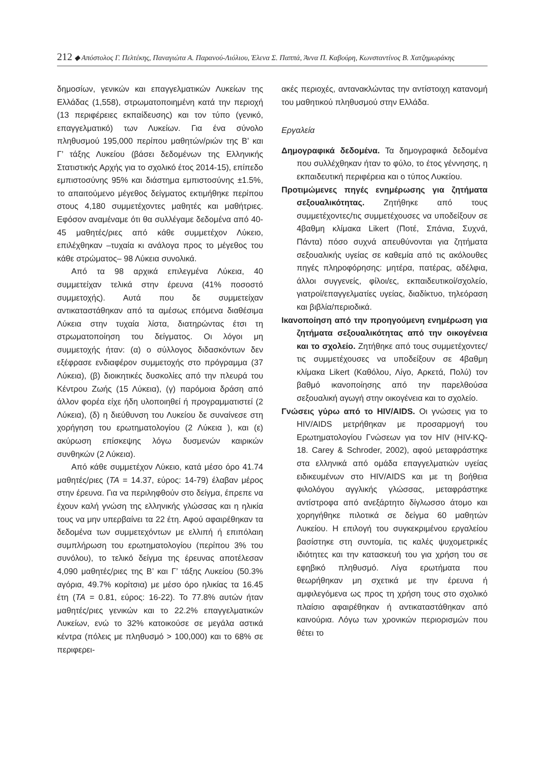212 ◆ Απόστολος Γ. Πελτέκης, Παναγιώτα Α. Παρανού-Λιόλιου, Έλενα Σ. Παππά, Άννα Π. Καβούρη, Κωνσταντίνος Β. Χατζημωράκης
δημοσίων, γενικών και επαγγελματικών Λυκείων της Ελλάδας (1,558), στρωματοποιημένη κατά την περιοχή (13 περιφέρειες εκπαίδευσης) και τον τύπο (γενικό, επαγγελματικό) των Λυκείων. Για ένα σύνολο πληθυσμού 195,000 περίπου μαθητών/ριών της Β’ και Γ’ τάξης Λυκείου (βάσει δεδομένων της Ελληνικής Στατιστικής Αρχής για το σχολικό έτος 2014-15), επίπεδο εμπιστοσύνης 95% και διάστημα εμπιστοσύνης ±1.5%, το απαιτούμενο μέγεθος δείγματος εκτιμήθηκε περίπου στους 4,180 συμμετέχοντες μαθητές και μαθήτριες. Εφόσον αναμέναμε ότι θα συλλέγαμε δεδομένα από 40-45 μαθητές/ριες από κάθε συμμετέχον Λύκειο, επιλέχθηκαν –τυχαία κι ανάλογα προς το μέγεθος του κάθε στρώματος– 98 Λύκεια συνολικά.
Από τα 98 αρχικά επιλεγμένα Λύκεια, 40 συμμετείχαν τελικά στην έρευνα (41% ποσοστό συμμετοχής). Αυτά που δε συμμετείχαν αντικαταστάθηκαν από τα αμέσως επόμενα διαθέσιμα Λύκεια στην τυχαία λίστα, διατηρώντας έτσι τη στρωματοποίηση του δείγματος. Οι λόγοι μη συμμετοχής ήταν: (α) ο σύλλογος διδασκόντων δεν εξέφρασε ενδιαφέρον συμμετοχής στο πρόγραμμα (37 Λύκεια), (β) διοικητικές δυσκολίες από την πλευρά του Κέντρου Ζωής (15 Λύκεια), (γ) παρόμοια δράση από άλλον φορέα είχε ήδη υλοποιηθεί ή προγραμματιστεί (2 Λύκεια), (δ) η διεύθυνση του Λυκείου δε συναίνεσε στη χορήγηση του ερωτηματολογίου (2 Λύκεια ), και (ε) ακύρωση επίσκεψης λόγω δυσμενών καιρικών συνθηκών (2 Λύκεια).
Από κάθε συμμετέχον Λύκειο, κατά μέσο όρο 41.74 μαθητές/ριες (ΤΑ = 14.37, εύρος: 14-79) έλαβαν μέρος στην έρευνα. Για να περιληφθούν στο δείγμα, έπρεπε να έχουν καλή γνώση της ελληνικής γλώσσας και η ηλικία τους να μην υπερβαίνει τα 22 έτη. Αφού αφαιρέθηκαν τα δεδομένα των συμμετεχόντων με ελλιπή ή επιπόλαιη συμπλήρωση του ερωτηματολογίου (περίπου 3% του συνόλου), το τελικό δείγμα της έρευνας αποτέλεσαν 4,090 μαθητές/ριες της Β’ και Γ’ τάξης Λυκείου (50.3% αγόρια, 49.7% κορίτσια) με μέσο όρο ηλικίας τα 16.45 έτη (ΤΑ = 0.81, εύρος: 16-22). Το 77.8% αυτών ήταν μαθητές/ριες γενικών και το 22.2% επαγγελματικών Λυκείων, ενώ το 32% κατοικούσε σε μεγάλα αστικά κέντρα (πόλεις με πληθυσμό > 100,000) και το 68% σε περιφερει-
ακές περιοχές, αντανακλώντας την αντίστοιχη κατανομή του μαθητικού πληθυσμού στην Ελλάδα.
Εργαλεία
Δημογραφικά δεδομένα. Τα δημογραφικά δεδομένα που συλλέχθηκαν ήταν το φύλο, το έτος γέννησης, η εκπαιδευτική περιφέρεια και ο τύπος Λυκείου.
Προτιμώμενες πηγές ενημέρωσης για ζητήματα σεξουαλικότητας. Ζητήθηκε από τους συμμετέχοντες/τις συμμετέχουσες να υποδείξουν σε 4βαθμη κλίμακα Likert (Ποτέ, Σπάνια, Συχνά, Πάντα) πόσο συχνά απευθύνονται για ζητήματα σεξουαλικής υγείας σε καθεμία από τις ακόλουθες πηγές πληροφόρησης: μητέρα, πατέρας, αδέλφια, άλλοι συγγενείς, φίλοι/ες, εκπαιδευτικοί/σχολείο, γιατροί/επαγγελματίες υγείας, διαδίκτυο, τηλεόραση και βιβλία/περιοδικά.
Ικανοποίηση από την προηγούμενη ενημέρωση για ζητήματα σεξουαλικότητας από την οικογένεια και το σχολείο. Ζητήθηκε από τους συμμετέχοντες/τις συμμετέχουσες να υποδείξουν σε 4βαθμη κλίμακα Likert (Καθόλου, Λίγο, Αρκετά, Πολύ) τον βαθμό ικανοποίησης από την παρελθούσα σεξουαλική αγωγή στην οικογένεια και το σχολείο.
Γνώσεις γύρω από το HIV/AIDS. Οι γνώσεις για το HIV/AIDS μετρήθηκαν με προσαρμογή του Ερωτηματολογίου Γνώσεων για τον HIV (HIV-KQ-18. Carey & Schroder, 2002), αφού μεταφράστηκε στα ελληνικά από ομάδα επαγγελματιών υγείας ειδικευμένων στο HIV/AIDS και με τη βοήθεια φιλολόγου αγγλικής γλώσσας, μεταφράστηκε αντίστροφα από ανεξάρτητο δίγλωσσο άτομο και χορηγήθηκε πιλοτικά σε δείγμα 60 μαθητών Λυκείου. Η επιλογή του συγκεκριμένου εργαλείου βασίστηκε στη συντομία, τις καλές ψυχομετρικές ιδιότητες και την κατασκευή του για χρήση του σε εφηβικό πληθυσμό. Λίγα ερωτήματα που θεωρήθηκαν μη σχετικά με την έρευνα ή αμφιλεγόμενα ως προς τη χρήση τους στο σχολικό πλαίσιο αφαιρέθηκαν ή αντικαταστάθηκαν από καινούρια. Λόγω των χρονικών περιορισμών που θέτει το